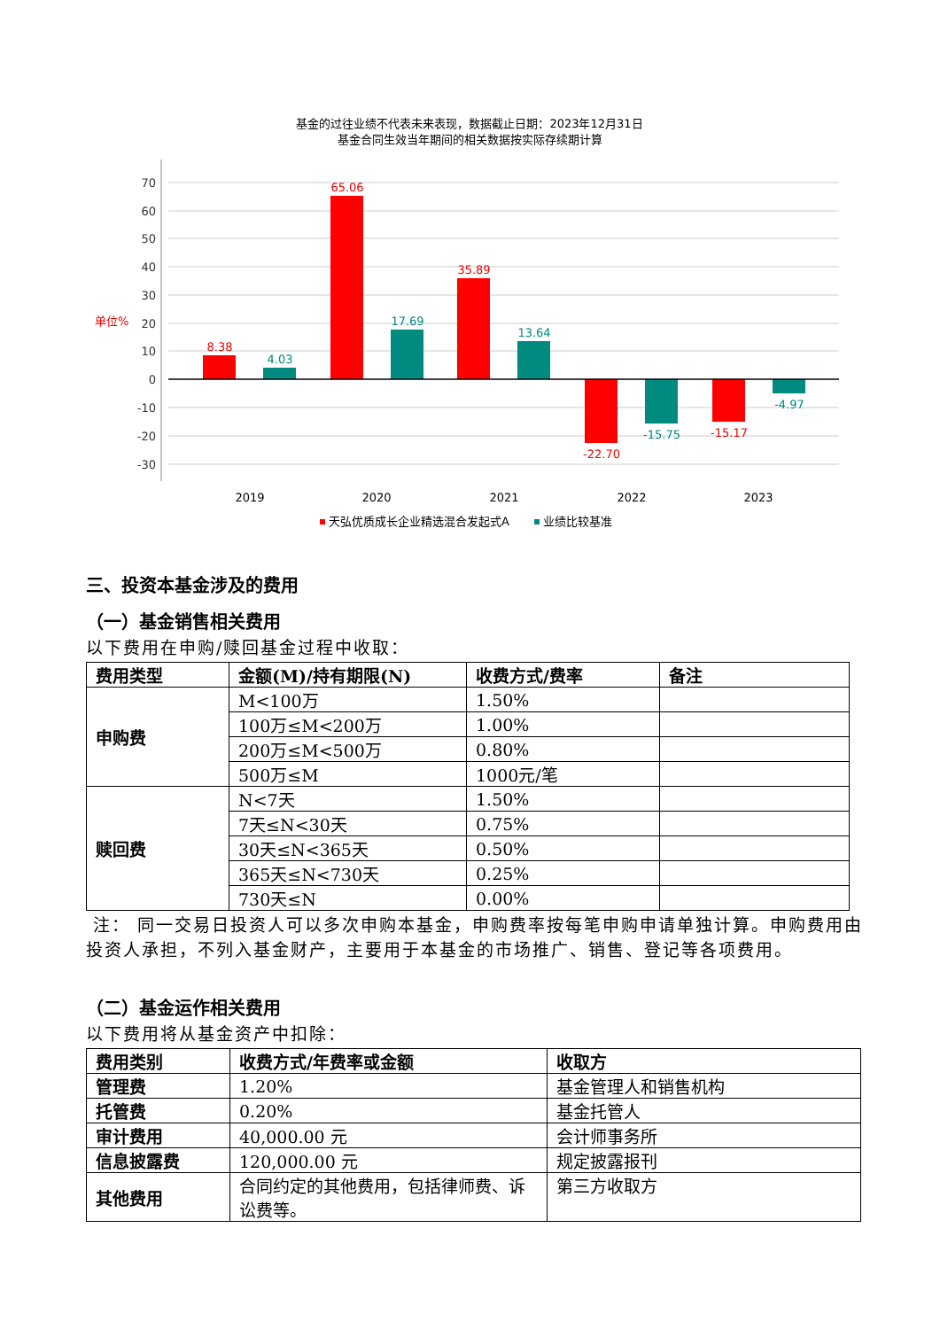基金的过往业绩不代表未来表现，数据截止日期：2023年12月31日
基金合同生效当年期间的相关数据按实际存续期计算
70
60
50
40
30
20
10
0
-10
-20
-30
单位%
8.38
4.03
65.06
17.69
35.89
13.64
-22.70
-15.75
-15.17
-4.97
2019
2020
2021
2022
2023
天弘优质成长企业精选混合发起式A
业绩比较基准
三、投资本基金涉及的费用
（一）基金销售相关费用
以下费用在申购/赎回基金过程中收取：
| 费用类型 | 金额(M)/持有期限(N) | 收费方式/费率 | 备注 |
| --- | --- | --- | --- |
| 申购费 | M<100万 | 1.50% | |
| | 100万≤M<200万 | 1.00% | |
| | 200万≤M<500万 | 0.80% | |
| | 500万≤M | 1000元/笔 | |
| 赎回费 | N<7天 | 1.50% | |
| | 7天≤N<30天 | 0.75% | |
| | 30天≤N<365天 | 0.50% | |
| | 365天≤N<730天 | 0.25% | |
| | 730天≤N | 0.00% | |
注： 同一交易日投资人可以多次申购本基金，申购费率按每笔申购申请单独计算。申购费用由投资人承担，不列入基金财产，主要用于本基金的市场推广、销售、登记等各项费用。
（二）基金运作相关费用
以下费用将从基金资产中扣除：
| 费用类别 | 收费方式/年费率或金额 | 收取方 |
| --- | --- | --- |
| 管理费 | 1.20% | 基金管理人和销售机构 |
| 托管费 | 0.20% | 基金托管人 |
| 审计费用 | 40,000.00 元 | 会计师事务所 |
| 信息披露费 | 120,000.00 元 | 规定披露报刊 |
| 其他费用 | 合同约定的其他费用，包括律师费、诉讼费等。 | 第三方收取方 |